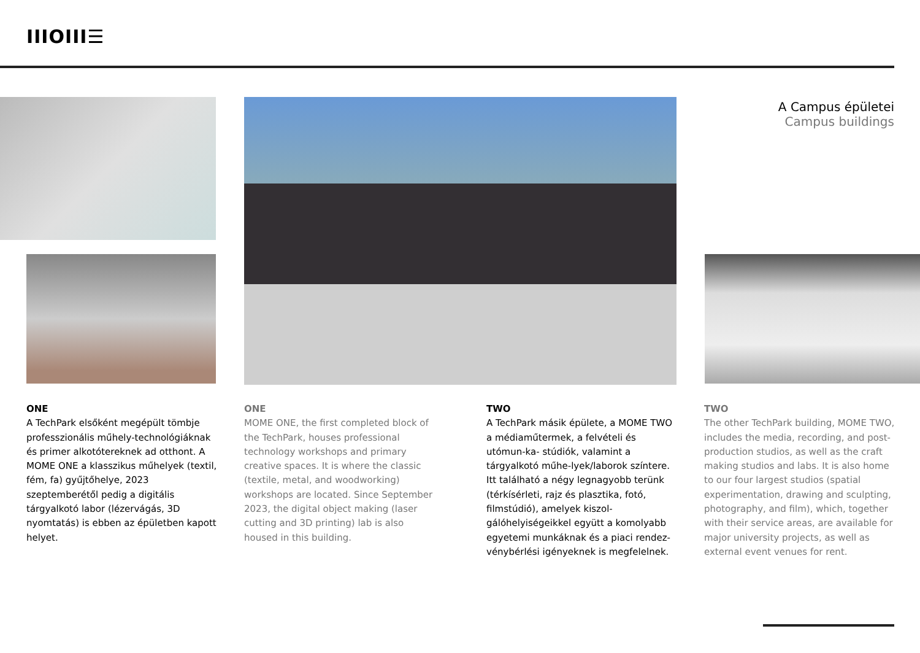IIIOIII☰
A Campus épületei
Campus buildings
ONE
A TechPark elsőként megépült tömbje professzionális műhely-technológiáknak és primer alkotótereknek ad otthont. A MOME ONE a klasszikus műhelyek (textil, fém, fa) gyűjtőhelye, 2023 szeptemberétől pedig a digitális tárgyalkotó labor (lézervágás, 3D nyomtatás) is ebben az épületben kapott helyet.
ONE
MOME ONE, the first completed block of the TechPark, houses professional technology workshops and primary creative spaces. It is where the classic (textile, metal, and woodworking) workshops are located. Since September 2023, the digital object making (laser cutting and 3D printing) lab is also housed in this building.
TWO
A TechPark másik épülete, a MOME TWO a médiaműtermek, a felvételi és utómun-ka- stúdiók, valamint a tárgyalkotó műhe-lyek/laborok színtere. Itt található a négy legnagyobb terünk (térkísérleti, rajz és plasztika, fotó, filmstúdió), amelyek kiszol-gálóhelyiségeikkel együtt a komolyabb egyetemi munkáknak és a piaci rendez-vénybérlési igényeknek is megfelelnek.
TWO
The other TechPark building, MOME TWO, includes the media, recording, and post-production studios, as well as the craft making studios and labs. It is also home to our four largest studios (spatial experimentation, drawing and sculpting, photography, and film), which, together with their service areas, are available for major university projects, as well as external event venues for rent.